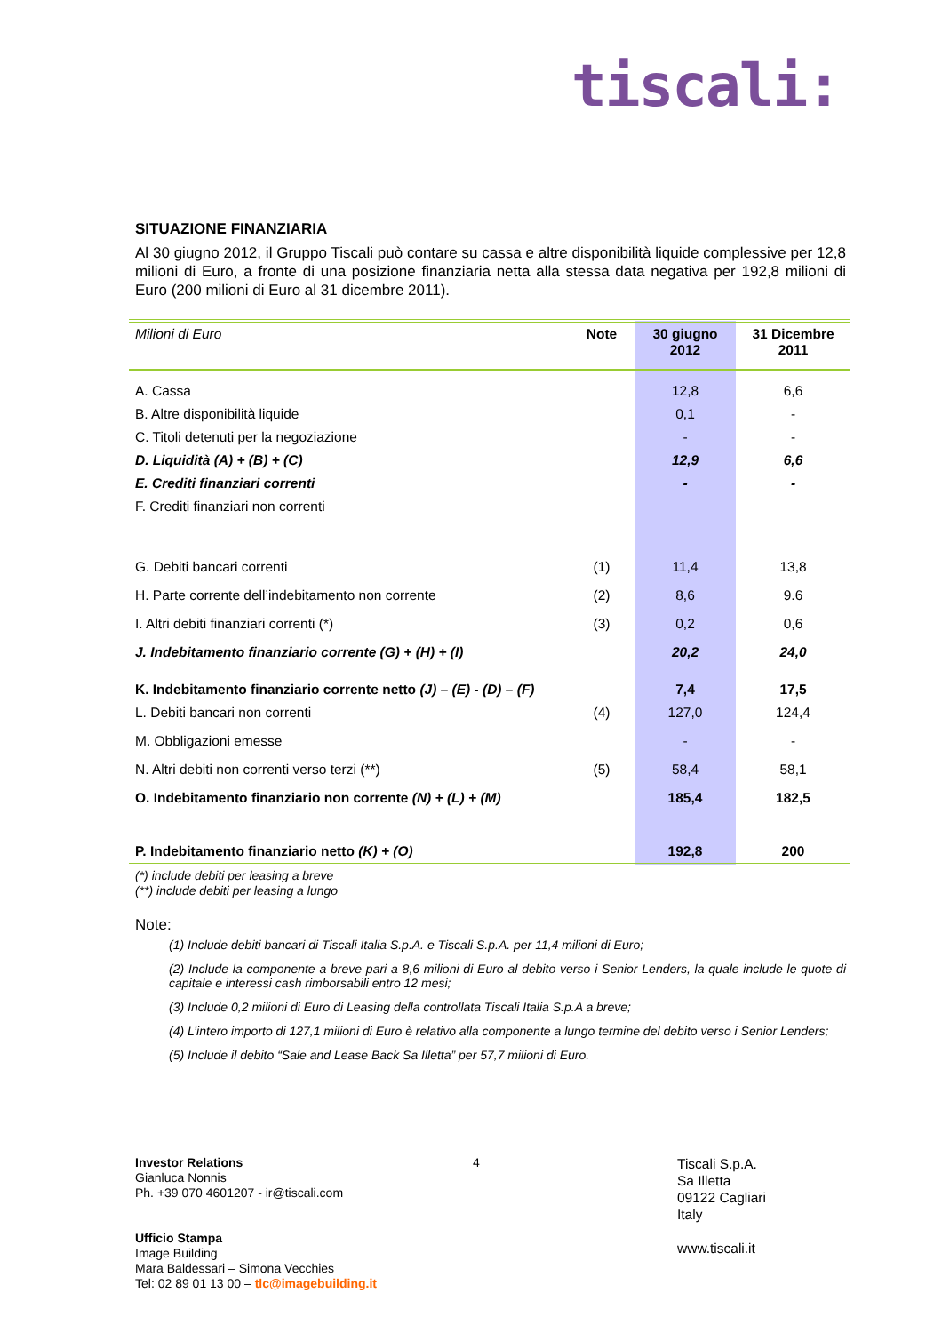tiscali:
SITUAZIONE FINANZIARIA
Al 30 giugno 2012, il Gruppo Tiscali può contare su cassa e altre disponibilità liquide complessive per 12,8 milioni di Euro, a fronte di una posizione finanziaria netta alla stessa data negativa per 192,8 milioni di Euro (200 milioni di Euro al 31 dicembre 2011).
| Milioni di Euro | Note | 30 giugno 2012 | 31 Dicembre 2011 |
| A. Cassa | | 12,8 | 6,6 |
| B. Altre disponibilità liquide | | 0,1 | - |
| C. Titoli detenuti per la negoziazione | | - | - |
| D. Liquidità (A) + (B) + (C) | | 12,9 | 6,6 |
| E. Crediti finanziari correnti | | - | - |
| F. Crediti finanziari non correnti | | | |
| G. Debiti bancari correnti | (1) | 11,4 | 13,8 |
| H. Parte corrente dell’indebitamento non corrente | (2) | 8,6 | 9.6 |
| I. Altri debiti finanziari correnti (*) | (3) | 0,2 | 0,6 |
| J. Indebitamento finanziario corrente (G) + (H) + (I) | | 20,2 | 24,0 |
| K. Indebitamento finanziario corrente netto (J) – (E) - (D) – (F) | | 7,4 | 17,5 |
| L. Debiti bancari non correnti | (4) | 127,0 | 124,4 |
| M. Obbligazioni emesse | | - | - |
| N. Altri debiti non correnti verso terzi (**) | (5) | 58,4 | 58,1 |
| O. Indebitamento finanziario non corrente (N) + (L) + (M) | | 185,4 | 182,5 |
| P. Indebitamento finanziario netto (K) + (O) | | 192,8 | 200 |
(*) include debiti per leasing a breve
(**) include debiti per leasing a lungo
Note:
(1) Include debiti bancari di Tiscali Italia S.p.A. e Tiscali S.p.A. per 11,4 milioni di Euro;
(2) Include la componente a breve pari a 8,6 milioni di Euro al debito verso i Senior Lenders, la quale include le quote di capitale e interessi cash rimborsabili entro 12 mesi;
(3) Include 0,2 milioni di Euro di Leasing della controllata Tiscali Italia S.p.A a breve;
(4) L’intero importo di 127,1 milioni di Euro è relativo alla componente a lungo termine del debito verso i Senior Lenders;
(5) Include il debito “Sale and Lease Back Sa Illetta” per 57,7 milioni di Euro.
Investor Relations
Gianluca Nonnis
Ph. +39 070 4601207 - ir@tiscali.com
Ufficio Stampa
Image Building
Mara Baldessari – Simona Vecchies
Tel: 02 89 01 13 00 – tlc@imagebuilding.it
4
Tiscali S.p.A.
Sa Illetta
09122 Cagliari
Italy
www.tiscali.it